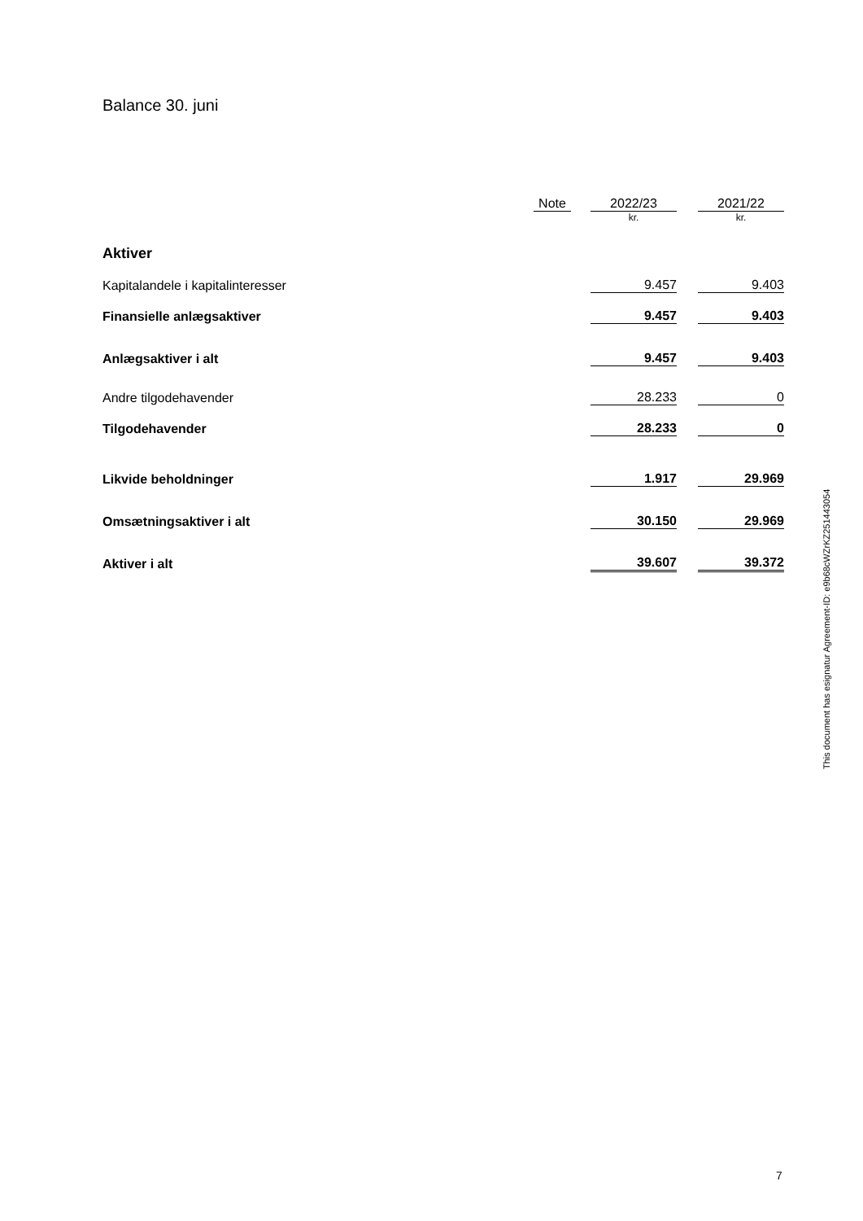Balance 30. juni
| | Note | | 2022/23 | | 2021/22 |
| --- | --- | --- | --- | --- | --- |
| | | | kr. | | kr. |
| Aktiver | | | | | |
| Kapitalandele i kapitalinteresser | | | 9.457 | | 9.403 |
| Finansielle anlægsaktiver | | | 9.457 | | 9.403 |
| Anlægsaktiver i alt | | | 9.457 | | 9.403 |
| Andre tilgodehavender | | | 28.233 | | 0 |
| Tilgodehavender | | | 28.233 | | 0 |
| Likvide beholdninger | | | 1.917 | | 29.969 |
| Omsætningsaktiver i alt | | | 30.150 | | 29.969 |
| Aktiver i alt | | | 39.607 | | 39.372 |
This document has esignatur Agreement-ID: e9b68cWZrKZ251443054
7